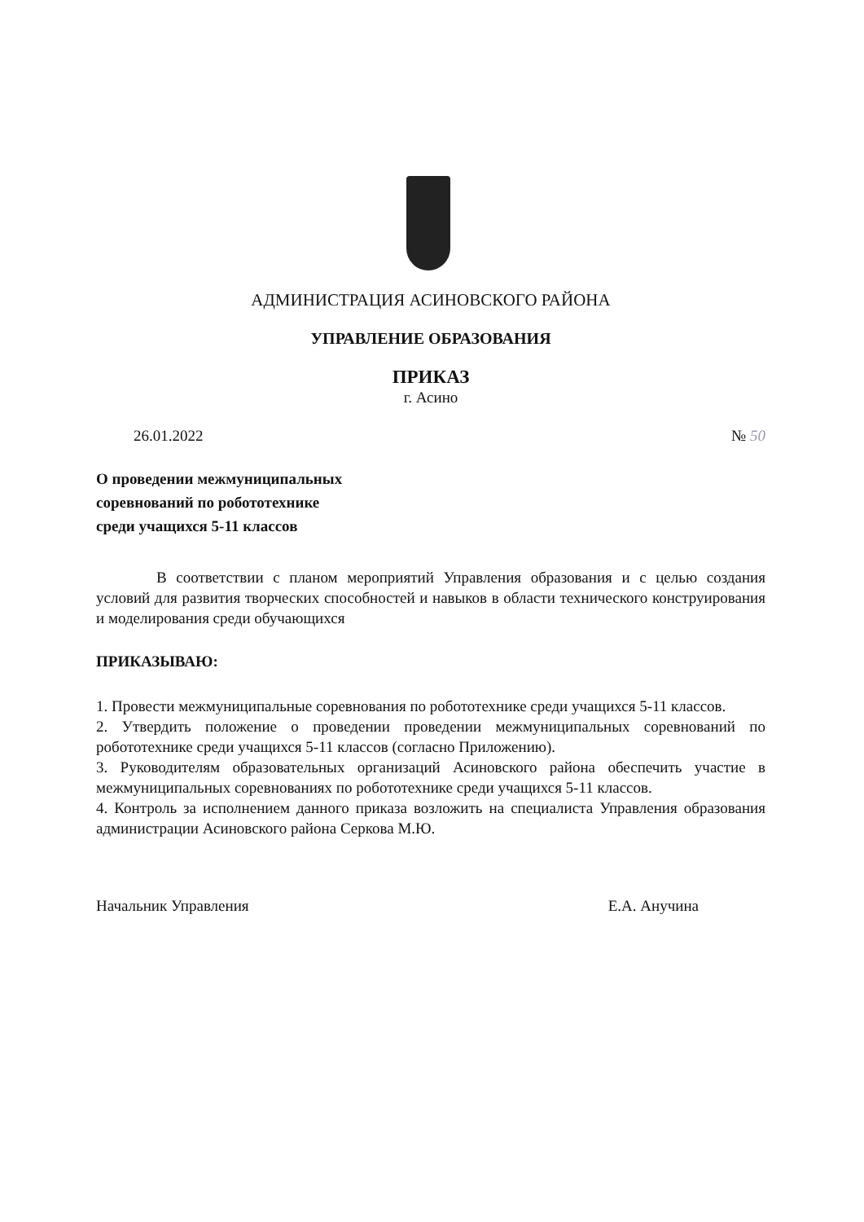АДМИНИСТРАЦИЯ АСИНОВСКОГО РАЙОНА
УПРАВЛЕНИЕ ОБРАЗОВАНИЯ
ПРИКАЗ
г. Асино
26.01.2022 № 50
О проведении межмуниципальных
соревнований по робототехнике
среди учащихся 5-11 классов
В соответствии с планом мероприятий Управления образования и с целью создания условий для развития творческих способностей и навыков в области технического конструирования и моделирования среди обучающихся
ПРИКАЗЫВАЮ:
1. Провести межмуниципальные соревнования по робототехнике среди учащихся 5-11 классов.
2. Утвердить положение о проведении проведении межмуниципальных соревнований по робототехнике среди учащихся 5-11 классов (согласно Приложению).
3. Руководителям образовательных организаций Асиновского района обеспечить участие в межмуниципальных соревнованиях по робототехнике среди учащихся 5-11 классов.
4. Контроль за исполнением данного приказа возложить на специалиста Управления образования администрации Асиновского района Серкова М.Ю.
Начальник Управления Е.А. Анучина